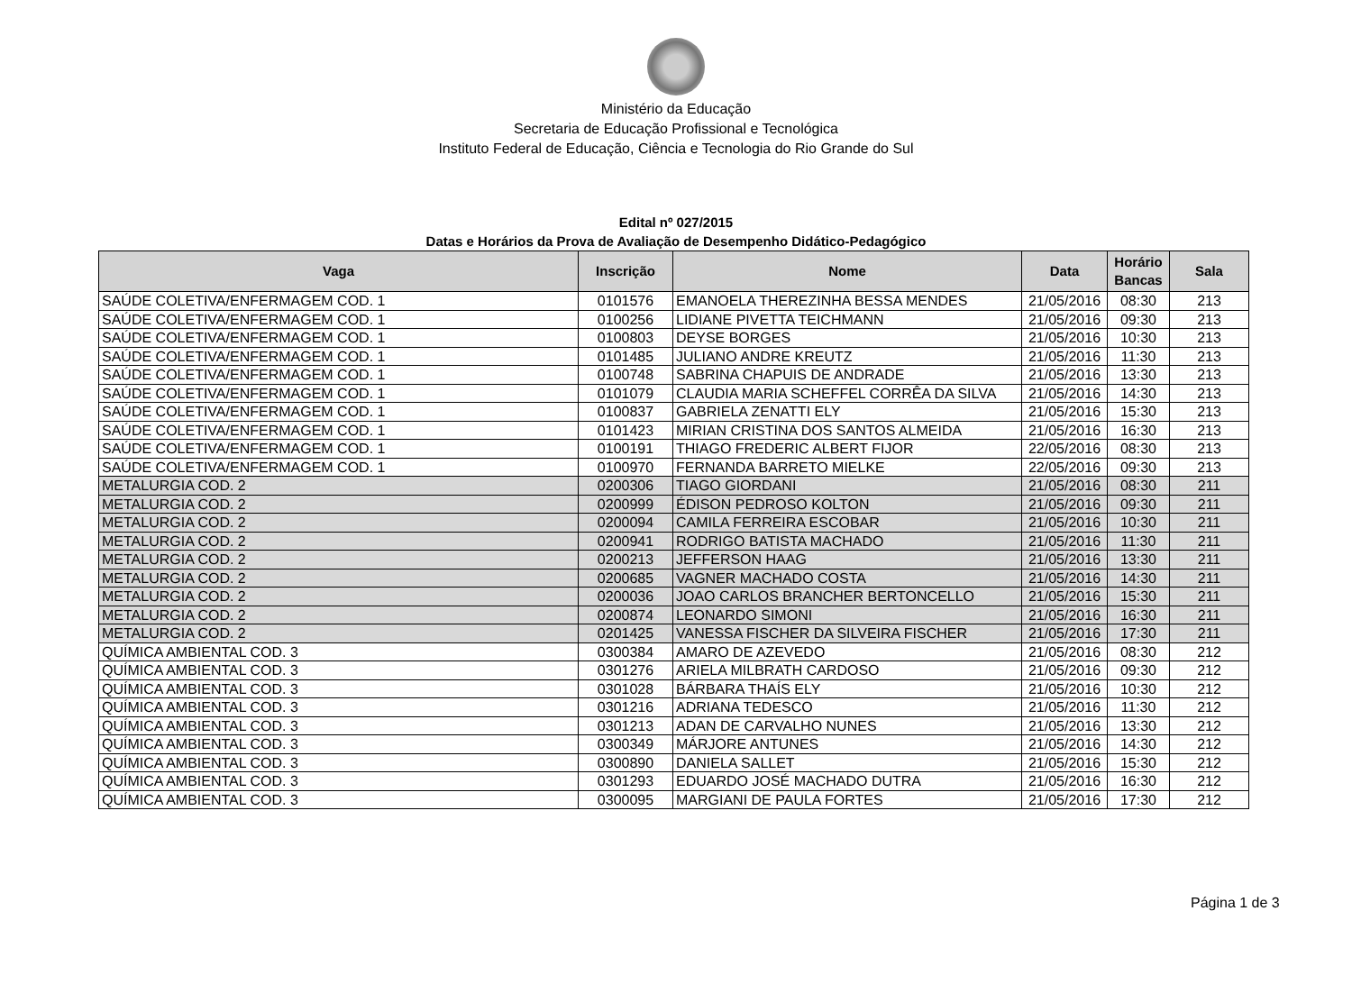Ministério da Educação
Secretaria de Educação Profissional e Tecnológica
Instituto Federal de Educação, Ciência e Tecnologia do Rio Grande do Sul
Edital nº 027/2015
Datas e Horários da Prova de Avaliação de Desempenho Didático-Pedagógico
| Vaga | Inscrição | Nome | Data | Horário Bancas | Sala |
| --- | --- | --- | --- | --- | --- |
| SAÚDE COLETIVA/ENFERMAGEM COD. 1 | 0101576 | EMANOELA THEREZINHA BESSA MENDES | 21/05/2016 | 08:30 | 213 |
| SAÚDE COLETIVA/ENFERMAGEM COD. 1 | 0100256 | LIDIANE PIVETTA TEICHMANN | 21/05/2016 | 09:30 | 213 |
| SAÚDE COLETIVA/ENFERMAGEM COD. 1 | 0100803 | DEYSE BORGES | 21/05/2016 | 10:30 | 213 |
| SAÚDE COLETIVA/ENFERMAGEM COD. 1 | 0101485 | JULIANO ANDRE KREUTZ | 21/05/2016 | 11:30 | 213 |
| SAÚDE COLETIVA/ENFERMAGEM COD. 1 | 0100748 | SABRINA CHAPUIS DE ANDRADE | 21/05/2016 | 13:30 | 213 |
| SAÚDE COLETIVA/ENFERMAGEM COD. 1 | 0101079 | CLAUDIA MARIA SCHEFFEL CORRÊA DA SILVA | 21/05/2016 | 14:30 | 213 |
| SAÚDE COLETIVA/ENFERMAGEM COD. 1 | 0100837 | GABRIELA ZENATTI ELY | 21/05/2016 | 15:30 | 213 |
| SAÚDE COLETIVA/ENFERMAGEM COD. 1 | 0101423 | MIRIAN CRISTINA DOS SANTOS ALMEIDA | 21/05/2016 | 16:30 | 213 |
| SAÚDE COLETIVA/ENFERMAGEM COD. 1 | 0100191 | THIAGO FREDERIC ALBERT FIJOR | 22/05/2016 | 08:30 | 213 |
| SAÚDE COLETIVA/ENFERMAGEM COD. 1 | 0100970 | FERNANDA BARRETO MIELKE | 22/05/2016 | 09:30 | 213 |
| METALURGIA COD. 2 | 0200306 | TIAGO GIORDANI | 21/05/2016 | 08:30 | 211 |
| METALURGIA COD. 2 | 0200999 | ÉDISON PEDROSO KOLTON | 21/05/2016 | 09:30 | 211 |
| METALURGIA COD. 2 | 0200094 | CAMILA FERREIRA ESCOBAR | 21/05/2016 | 10:30 | 211 |
| METALURGIA COD. 2 | 0200941 | RODRIGO BATISTA MACHADO | 21/05/2016 | 11:30 | 211 |
| METALURGIA COD. 2 | 0200213 | JEFFERSON HAAG | 21/05/2016 | 13:30 | 211 |
| METALURGIA COD. 2 | 0200685 | VAGNER MACHADO COSTA | 21/05/2016 | 14:30 | 211 |
| METALURGIA COD. 2 | 0200036 | JOAO CARLOS BRANCHER BERTONCELLO | 21/05/2016 | 15:30 | 211 |
| METALURGIA COD. 2 | 0200874 | LEONARDO SIMONI | 21/05/2016 | 16:30 | 211 |
| METALURGIA COD. 2 | 0201425 | VANESSA FISCHER DA SILVEIRA FISCHER | 21/05/2016 | 17:30 | 211 |
| QUÍMICA AMBIENTAL COD. 3 | 0300384 | AMARO DE AZEVEDO | 21/05/2016 | 08:30 | 212 |
| QUÍMICA AMBIENTAL COD. 3 | 0301276 | ARIELA MILBRATH CARDOSO | 21/05/2016 | 09:30 | 212 |
| QUÍMICA AMBIENTAL COD. 3 | 0301028 | BÁRBARA THAÍS ELY | 21/05/2016 | 10:30 | 212 |
| QUÍMICA AMBIENTAL COD. 3 | 0301216 | ADRIANA TEDESCO | 21/05/2016 | 11:30 | 212 |
| QUÍMICA AMBIENTAL COD. 3 | 0301213 | ADAN DE CARVALHO NUNES | 21/05/2016 | 13:30 | 212 |
| QUÍMICA AMBIENTAL COD. 3 | 0300349 | MÁRJORE ANTUNES | 21/05/2016 | 14:30 | 212 |
| QUÍMICA AMBIENTAL COD. 3 | 0300890 | DANIELA SALLET | 21/05/2016 | 15:30 | 212 |
| QUÍMICA AMBIENTAL COD. 3 | 0301293 | EDUARDO JOSÉ MACHADO DUTRA | 21/05/2016 | 16:30 | 212 |
| QUÍMICA AMBIENTAL COD. 3 | 0300095 | MARGIANI DE PAULA FORTES | 21/05/2016 | 17:30 | 212 |
Página 1 de 3